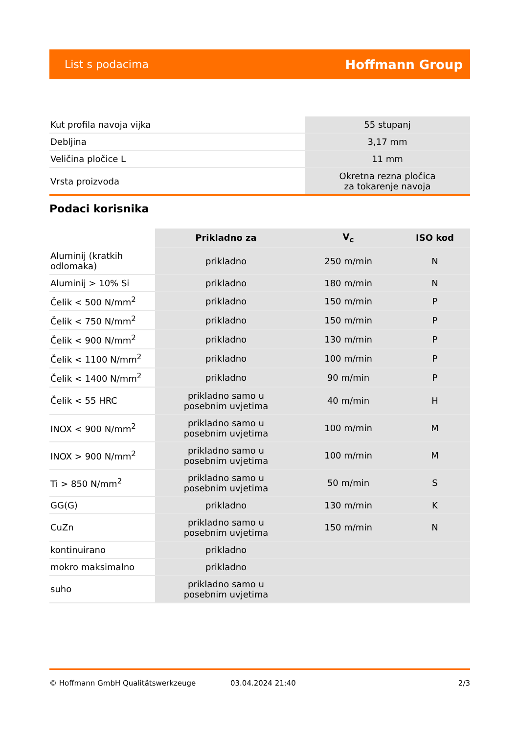List s podacima Hoffmann Group
| Kut profila navoja vijka | 55 stupanj |
| Debljina | 3,17 mm |
| Veličina pločice L | 11 mm |
| Vrsta proizvoda | Okretna rezna pločica za tokarenje navoja |
Podaci korisnika
| | Prikladno za | V<sub>c</sub> | ISO kod |
| --- | --- | --- | --- |
| Aluminij (kratkih odlomaka) | prikladno | 250 m/min | N |
| Aluminij > 10% Si | prikladno | 180 m/min | N |
| Čelik < 500 N/mm<sup>2</sup> | prikladno | 150 m/min | P |
| Čelik < 750 N/mm<sup>2</sup> | prikladno | 150 m/min | P |
| Čelik < 900 N/mm<sup>2</sup> | prikladno | 130 m/min | P |
| Čelik < 1100 N/mm<sup>2</sup> | prikladno | 100 m/min | P |
| Čelik < 1400 N/mm<sup>2</sup> | prikladno | 90 m/min | P |
| Čelik < 55 HRC | prikladno samo u posebnim uvjetima | 40 m/min | H |
| INOX < 900 N/mm<sup>2</sup> | prikladno samo u posebnim uvjetima | 100 m/min | M |
| INOX > 900 N/mm<sup>2</sup> | prikladno samo u posebnim uvjetima | 100 m/min | M |
| Ti > 850 N/mm<sup>2</sup> | prikladno samo u posebnim uvjetima | 50 m/min | S |
| GG(G) | prikladno | 130 m/min | K |
| CuZn | prikladno samo u posebnim uvjetima | 150 m/min | N |
| kontinuirano | prikladno | | |
| mokro maksimalno | prikladno | | |
| suho | prikladno samo u posebnim uvjetima | | |
© Hoffmann GmbH Qualitätswerkzeuge 03.04.2024 21:40 2/3